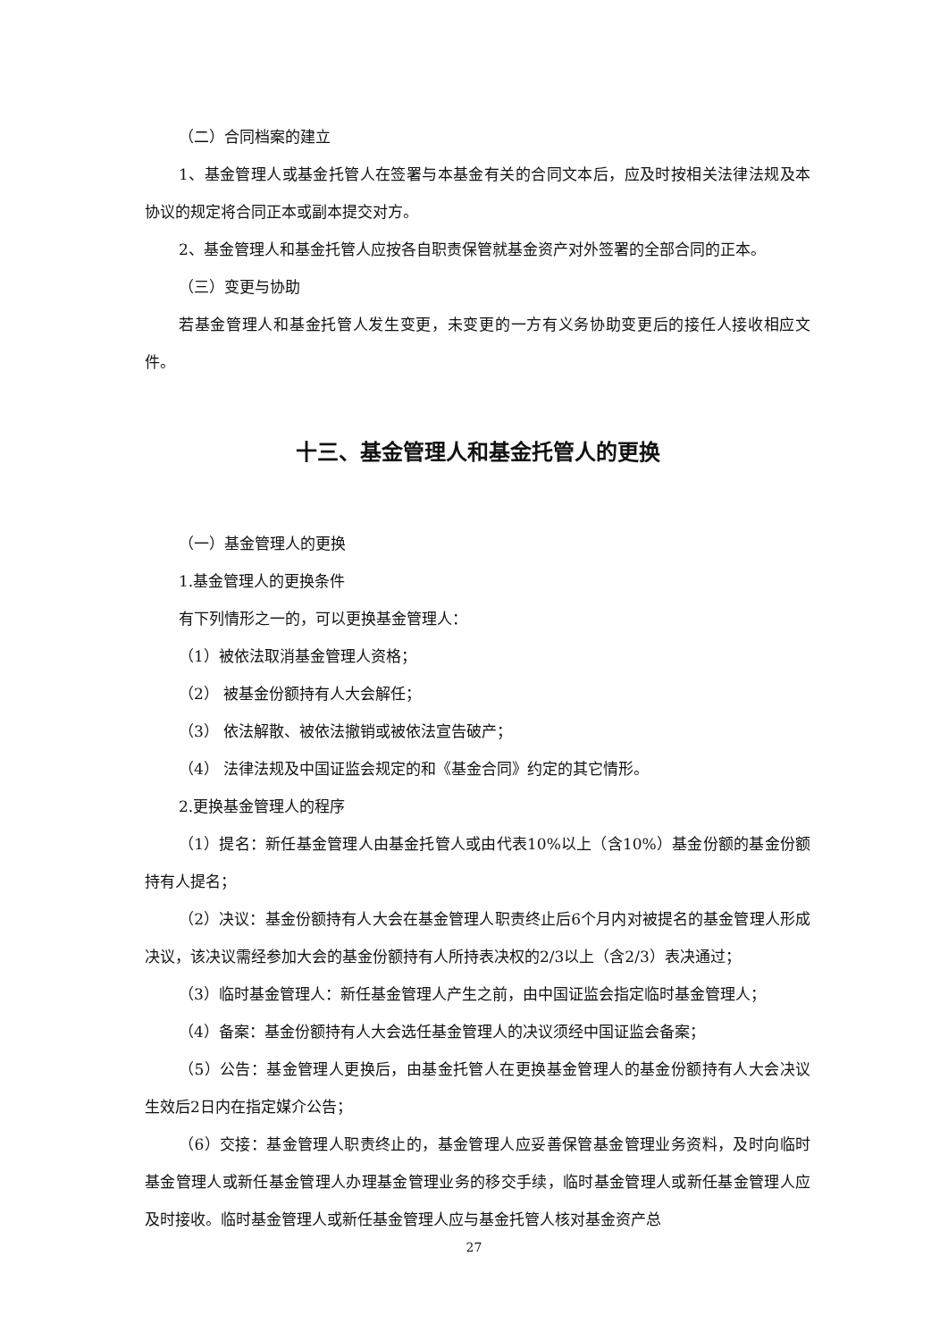（二）合同档案的建立
1、基金管理人或基金托管人在签署与本基金有关的合同文本后，应及时按相关法律法规及本协议的规定将合同正本或副本提交对方。
2、基金管理人和基金托管人应按各自职责保管就基金资产对外签署的全部合同的正本。
（三）变更与协助
若基金管理人和基金托管人发生变更，未变更的一方有义务协助变更后的接任人接收相应文件。
十三、基金管理人和基金托管人的更换
（一）基金管理人的更换
1.基金管理人的更换条件
有下列情形之一的，可以更换基金管理人：
（1）被依法取消基金管理人资格；
（2） 被基金份额持有人大会解任；
（3） 依法解散、被依法撤销或被依法宣告破产；
（4） 法律法规及中国证监会规定的和《基金合同》约定的其它情形。
2.更换基金管理人的程序
（1）提名：新任基金管理人由基金托管人或由代表10%以上（含10%）基金份额的基金份额持有人提名；
（2）决议：基金份额持有人大会在基金管理人职责终止后6个月内对被提名的基金管理人形成决议，该决议需经参加大会的基金份额持有人所持表决权的2/3以上（含2/3）表决通过；
（3）临时基金管理人：新任基金管理人产生之前，由中国证监会指定临时基金管理人；
（4）备案：基金份额持有人大会选任基金管理人的决议须经中国证监会备案；
（5）公告：基金管理人更换后，由基金托管人在更换基金管理人的基金份额持有人大会决议生效后2日内在指定媒介公告；
（6）交接：基金管理人职责终止的，基金管理人应妥善保管基金管理业务资料，及时向临时基金管理人或新任基金管理人办理基金管理业务的移交手续，临时基金管理人或新任基金管理人应及时接收。临时基金管理人或新任基金管理人应与基金托管人核对基金资产总
27